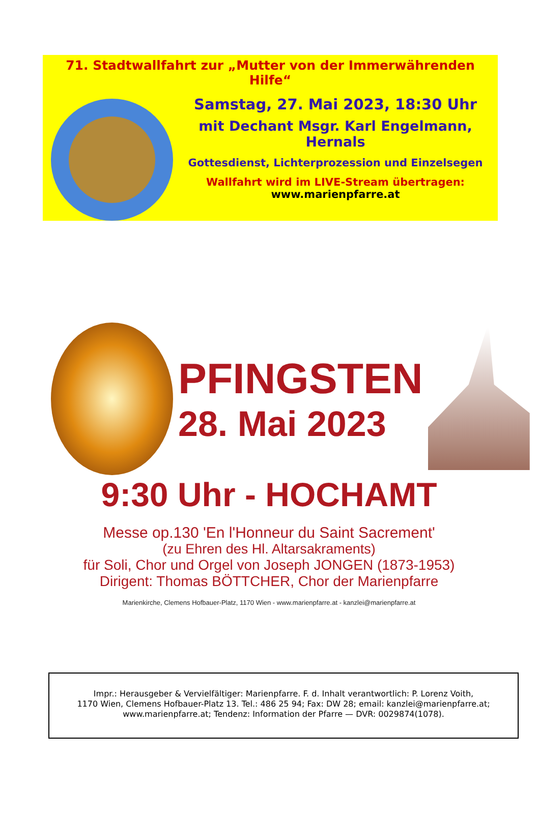71. Stadtwallfahrt zur „Mutter von der Immerwährenden Hilfe“
Samstag, 27. Mai 2023, 18:30 Uhr
mit Dechant Msgr. Karl Engelmann, Hernals
Gottesdienst, Lichterprozession und Einzelsegen
Wallfahrt wird im LIVE-Stream übertragen:
www.marienpfarre.at
PFINGSTEN
28. Mai 2023
9:30 Uhr - HOCHAMT
Messe op.130 'En l'Honneur du Saint Sacrement'
(zu Ehren des Hl. Altarsakraments)
für Soli, Chor und Orgel von Joseph JONGEN (1873-1953)
Dirigent: Thomas BÖTTCHER, Chor der Marienpfarre
Marienkirche, Clemens Hofbauer-Platz, 1170 Wien - www.marienpfarre.at - kanzlei@marienpfarre.at
Impr.: Herausgeber & Vervielfältiger: Marienpfarre. F. d. Inhalt verantwortlich: P. Lorenz Voith,
1170 Wien, Clemens Hofbauer-Platz 13. Tel.: 486 25 94; Fax: DW 28; email: kanzlei@marienpfarre.at;
www.marienpfarre.at; Tendenz: Information der Pfarre — DVR: 0029874(1078).